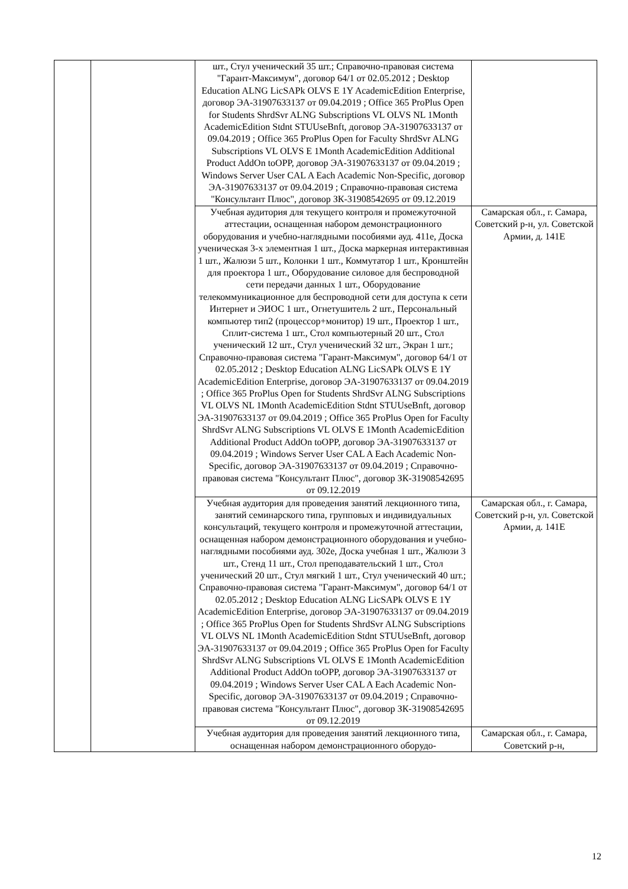| | | шт., Стул ученический 35 шт.; Справочно-правовая система "Гарант-Максимум", договор 64/1 от 02.05.2012 ; Desktop Education ALNG LicSAPk OLVS E 1Y AcademicEdition Enterprise, договор ЭА-31907633137 от 09.04.2019 ; Office 365 ProPlus Open for Students ShrdSvr ALNG Subscriptions VL OLVS NL 1Month AcademicEdition Stdnt STUUseBnft, договор ЭА-31907633137 от 09.04.2019 ; Office 365 ProPlus Open for Faculty ShrdSvr ALNG Subscriptions VL OLVS E 1Month AcademicEdition Additional Product AddOn toOPP, договор ЭА-31907633137 от 09.04.2019 ; Windows Server User CAL A Each Academic Non-Specific, договор ЭА-31907633137 от 09.04.2019 ; Справочно-правовая система "Консультант Плюс", договор ЗК-31908542695 от 09.12.2019 | |
| | | Учебная аудитория для текущего контроля и промежуточной аттестации, оснащенная набором демонстрационного оборудования и учебно-наглядными пособиями ауд. 411е, Доска ученическая 3-х элементная 1 шт., Доска маркерная интерактивная 1 шт., Жалюзи 5 шт., Колонки 1 шт., Коммутатор 1 шт., Кронштейн для проектора 1 шт., Оборудование силовое для беспроводной сети передачи данных 1 шт., Оборудование телекоммуникационное для беспроводной сети для доступа к сети Интернет и ЭИОС 1 шт., Огнетушитель 2 шт., Персональный компьютер тип2 (процессор+монитор) 19 шт., Проектор 1 шт., Сплит-система 1 шт., Стол компьютерный 20 шт., Стол ученический 12 шт., Стул ученический 32 шт., Экран 1 шт.; Справочно-правовая система "Гарант-Максимум", договор 64/1 от 02.05.2012 ; Desktop Education ALNG LicSAPk OLVS E 1Y AcademicEdition Enterprise, договор ЭА-31907633137 от 09.04.2019 ; Office 365 ProPlus Open for Students ShrdSvr ALNG Subscriptions VL OLVS NL 1Month AcademicEdition Stdnt STUUseBnft, договор ЭА-31907633137 от 09.04.2019 ; Office 365 ProPlus Open for Faculty ShrdSvr ALNG Subscriptions VL OLVS E 1Month AcademicEdition Additional Product AddOn toOPP, договор ЭА-31907633137 от 09.04.2019 ; Windows Server User CAL A Each Academic Non-Specific, договор ЭА-31907633137 от 09.04.2019 ; Справочно-правовая система "Консультант Плюс", договор ЗК-31908542695 от 09.12.2019 | Самарская обл., г. Самара, Советский р-н, ул. Советской Армии, д. 141Е |
| | | Учебная аудитория для проведения занятий лекционного типа, занятий семинарского типа, групповых и индивидуальных консультаций, текущего контроля и промежуточной аттестации, оснащенная набором демонстрационного оборудования и учебно-наглядными пособиями ауд. 302е, Доска учебная 1 шт., Жалюзи 3 шт., Стенд 11 шт., Стол преподавательский 1 шт., Стол ученический 20 шт., Стул мягкий 1 шт., Стул ученический 40 шт.; Справочно-правовая система "Гарант-Максимум", договор 64/1 от 02.05.2012 ; Desktop Education ALNG LicSAPk OLVS E 1Y AcademicEdition Enterprise, договор ЭА-31907633137 от 09.04.2019 ; Office 365 ProPlus Open for Students ShrdSvr ALNG Subscriptions VL OLVS NL 1Month AcademicEdition Stdnt STUUseBnft, договор ЭА-31907633137 от 09.04.2019 ; Office 365 ProPlus Open for Faculty ShrdSvr ALNG Subscriptions VL OLVS E 1Month AcademicEdition Additional Product AddOn toOPP, договор ЭА-31907633137 от 09.04.2019 ; Windows Server User CAL A Each Academic Non-Specific, договор ЭА-31907633137 от 09.04.2019 ; Справочно-правовая система "Консультант Плюс", договор ЗК-31908542695 от 09.12.2019 | Самарская обл., г. Самара, Советский р-н, ул. Советской Армии, д. 141Е |
| | | Учебная аудитория для проведения занятий лекционного типа, оснащенная набором демонстрационного оборудо- | Самарская обл., г. Самара, Советский р-н, |
12